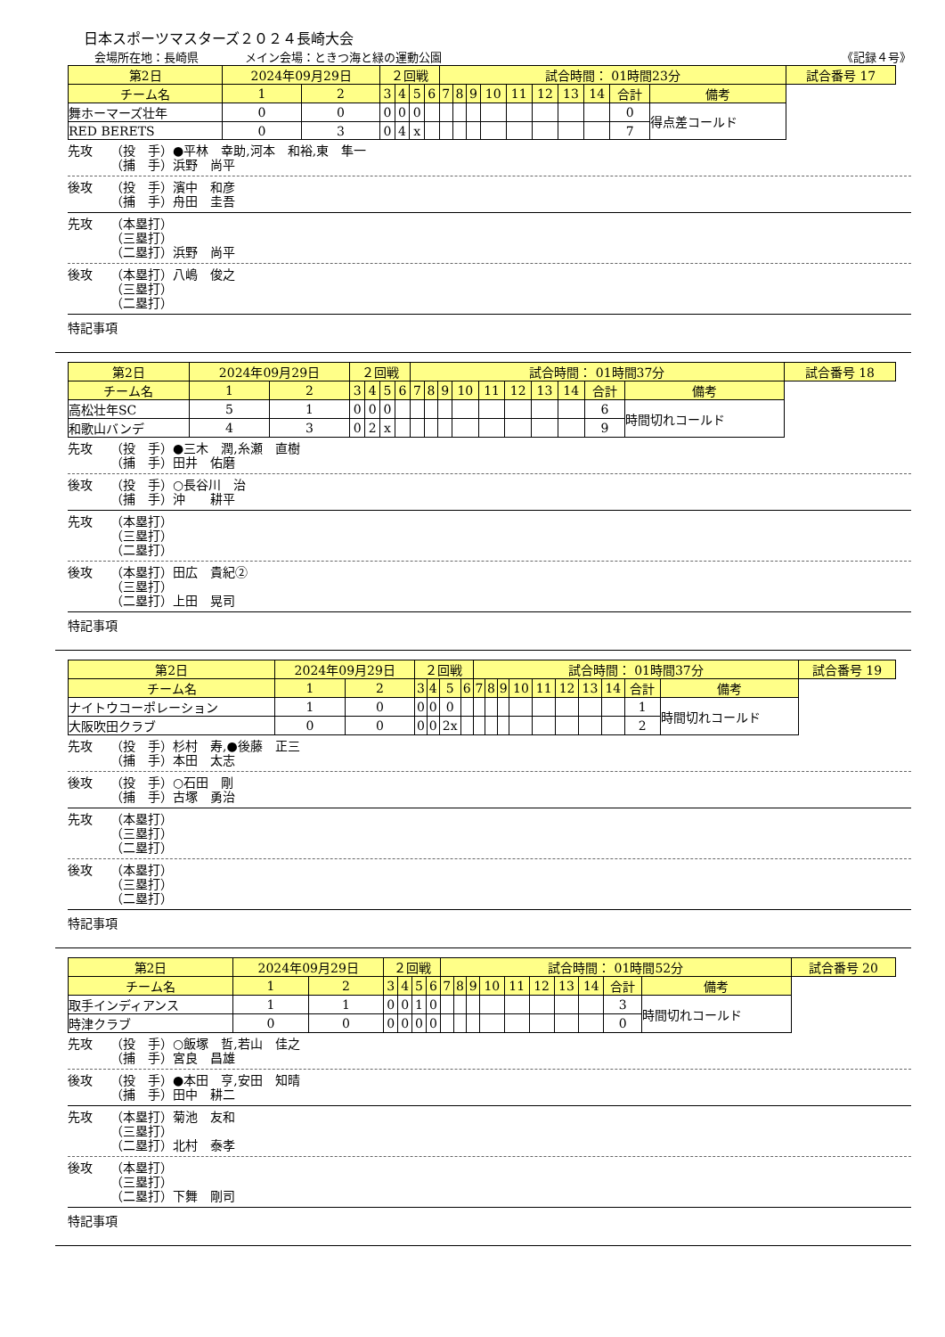日本スポーツマスターズ２０２４長崎大会
会場所在地：長崎県　　　　メイン会場：ときつ海と緑の運動公園 《記録４号》
| 第2日 | 2024年09月29日 | | ２回戦 | | | | 試合時間： 01時間23分 | | | | | | | | | | 試合番号 17 |
| チーム名 | 1 | 2 | 3 | 4 | 5 | 6 | 7 | 8 | 9 | 10 | 11 | 12 | 13 | 14 | 合計 | 備考 | |
| 舞ホーマーズ壮年 | 0 | 0 | 0 | 0 | 0 | | | | | | | | | | 0 | 得点差コールド | |
| RED BERETS | 0 | 3 | 0 | 4 | x | | | | | | | | | | 7 | | |
先攻 （投　手）●平林　幸助,河本　和裕,東　隼一
（捕　手）浜野　尚平
後攻 （投　手）濱中　和彦
（捕　手）舟田　圭吾
先攻 （本塁打）
（三塁打）
（二塁打）浜野　尚平
後攻 （本塁打）八嶋　俊之
（三塁打）
（二塁打）
特記事項
| 第2日 | 2024年09月29日 | | ２回戦 | | | | 試合時間： 01時間37分 | | | | | | | | | | 試合番号 18 |
| チーム名 | 1 | 2 | 3 | 4 | 5 | 6 | 7 | 8 | 9 | 10 | 11 | 12 | 13 | 14 | 合計 | 備考 | |
| 高松壮年SC | 5 | 1 | 0 | 0 | 0 | | | | | | | | | | 6 | 時間切れコールド | |
| 和歌山バンデ | 4 | 3 | 0 | 2 | x | | | | | | | | | | 9 | | |
先攻 （投　手）●三木　潤,糸瀬　直樹
（捕　手）田井　佑磨
後攻 （投　手）○長谷川　治
（捕　手）沖　　耕平
先攻 （本塁打）
（三塁打）
（二塁打）
後攻 （本塁打）田広　貴紀②
（三塁打）
（二塁打）上田　晃司
特記事項
| 第2日 | 2024年09月29日 | | ２回戦 | | | | 試合時間： 01時間37分 | | | | | | | | | | 試合番号 19 |
| チーム名 | 1 | 2 | 3 | 4 | 5 | 6 | 7 | 8 | 9 | 10 | 11 | 12 | 13 | 14 | 合計 | 備考 | |
| ナイトウコーポレーション | 1 | 0 | 0 | 0 | 0 | | | | | | | | | | 1 | 時間切れコールド | |
| 大阪吹田クラブ | 0 | 0 | 0 | 0 | 2x | | | | | | | | | | 2 | | |
先攻 （投　手）杉村　寿,●後藤　正三
（捕　手）本田　太志
後攻 （投　手）○石田　剛
（捕　手）古塚　勇治
先攻 （本塁打）
（三塁打）
（二塁打）
後攻 （本塁打）
（三塁打）
（二塁打）
特記事項
| 第2日 | 2024年09月29日 | | ２回戦 | | | | 試合時間： 01時間52分 | | | | | | | | | | 試合番号 20 |
| チーム名 | 1 | 2 | 3 | 4 | 5 | 6 | 7 | 8 | 9 | 10 | 11 | 12 | 13 | 14 | 合計 | 備考 | |
| 取手インディアンス | 1 | 1 | 0 | 0 | 1 | 0 | | | | | | | | | 3 | 時間切れコールド | |
| 時津クラブ | 0 | 0 | 0 | 0 | 0 | 0 | | | | | | | | | 0 | | |
先攻 （投　手）○飯塚　哲,若山　佳之
（捕　手）宮良　昌雄
後攻 （投　手）●本田　亨,安田　知晴
（捕　手）田中　耕二
先攻 （本塁打）菊池　友和
（三塁打）
（二塁打）北村　泰孝
後攻 （本塁打）
（三塁打）
（二塁打）下舞　剛司
特記事項